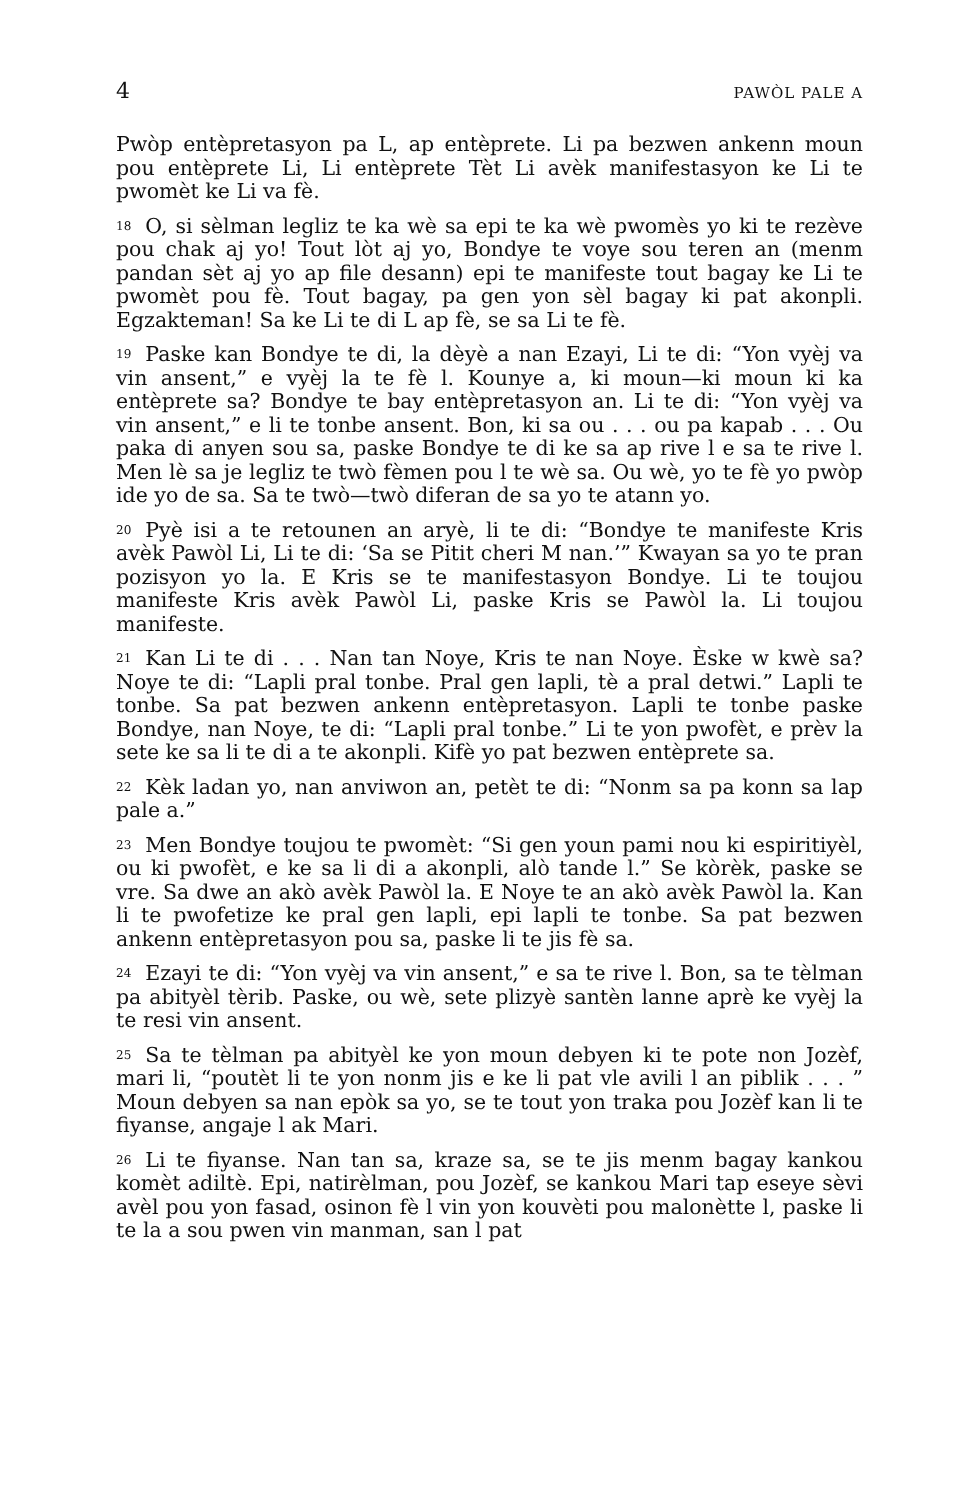4 PAWÒL PALE A
Pwòp entèpretasyon pa L, ap entèprete. Li pa bezwen ankenn moun pou entèprete Li, Li entèprete Tèt Li avèk manifestasyon ke Li te pwomèt ke Li va fè.
<sup>18</sup>O, si sèlman legliz te ka wè sa epi te ka wè pwomès yo ki te rezève pou chak aj yo! Tout lòt aj yo, Bondye te voye sou teren an (menm pandan sèt aj yo ap file desann) epi te manifeste tout bagay ke Li te pwomèt pou fè. Tout bagay, pa gen yon sèl bagay ki pat akonpli. Egzakteman! Sa ke Li te di L ap fè, se sa Li te fè.
<sup>19</sup> Paske kan Bondye te di, la dèyè a nan Ezayi, Li te di: “Yon vyèj va vin ansent,” e vyèj la te fè l. Kounye a, ki moun—ki moun ki ka entèprete sa? Bondye te bay entèpretasyon an. Li te di: “Yon vyèj va vin ansent,” e li te tonbe ansent. Bon, ki sa ou . . . ou pa kapab . . . Ou paka di anyen sou sa, paske Bondye te di ke sa ap rive l e sa te rive l. Men lè sa je legliz te twò fèmen pou l te wè sa. Ou wè, yo te fè yo pwòp ide yo de sa. Sa te twò—twò diferan de sa yo te atann yo.
<sup>20</sup> Pyè isi a te retounen an aryè, li te di: “Bondye te manifeste Kris avèk Pawòl Li, Li te di: ‘Sa se Pitit cheri M nan.’” Kwayan sa yo te pran pozisyon yo la. E Kris se te manifestasyon Bondye. Li te toujou manifeste Kris avèk Pawòl Li, paske Kris se Pawòl la. Li toujou manifeste.
<sup>21</sup> Kan Li te di . . . Nan tan Noye, Kris te nan Noye. Èske w kwè sa? Noye te di: “Lapli pral tonbe. Pral gen lapli, tè a pral detwi.” Lapli te tonbe. Sa pat bezwen ankenn entèpretasyon. Lapli te tonbe paske Bondye, nan Noye, te di: “Lapli pral tonbe.” Li te yon pwofèt, e prèv la sete ke sa li te di a te akonpli. Kifè yo pat bezwen entèprete sa.
<sup>22</sup>Kèk ladan yo, nan anviwon an, petèt te di: “Nonm sa pa konn sa lap pale a.”
<sup>23</sup> Men Bondye toujou te pwomèt: “Si gen youn pami nou ki espiritiyèl, ou ki pwofèt, e ke sa li di a akonpli, alò tande l.” Se kòrèk, paske se vre. Sa dwe an akò avèk Pawòl la. E Noye te an akò avèk Pawòl la. Kan li te pwofetize ke pral gen lapli, epi lapli te tonbe. Sa pat bezwen ankenn entèpretasyon pou sa, paske li te jis fè sa.
<sup>24</sup> Ezayi te di: “Yon vyèj va vin ansent,” e sa te rive l. Bon, sa te tèlman pa abityèl tèrib. Paske, ou wè, sete plizyè santèn lanne aprè ke vyèj la te resi vin ansent.
<sup>25</sup> Sa te tèlman pa abityèl ke yon moun debyen ki te pote non Jozèf, mari li, “poutèt li te yon nonm jis e ke li pat vle avili l an piblik . . . ” Moun debyen sa nan epòk sa yo, se te tout yon traka pou Jozèf kan li te fiyanse, angaje l ak Mari.
<sup>26</sup>Li te fiyanse. Nan tan sa, kraze sa, se te jis menm bagay kankou komèt adiltè. Epi, natirèlman, pou Jozèf, se kankou Mari tap eseye sèvi avèl pou yon fasad, osinon fè l vin yon kouvèti pou malonètte l, paske li te la a sou pwen vin manman, san l pat